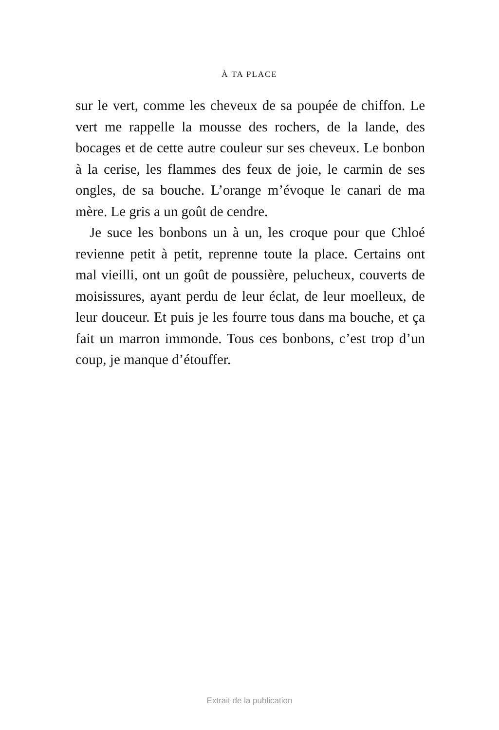À TA PLACE
sur le vert, comme les cheveux de sa poupée de chiffon. Le vert me rappelle la mousse des rochers, de la lande, des bocages et de cette autre couleur sur ses cheveux. Le bonbon à la cerise, les flammes des feux de joie, le carmin de ses ongles, de sa bouche. L’orange m’évoque le canari de ma mère. Le gris a un goût de cendre.
Je suce les bonbons un à un, les croque pour que Chloé revienne petit à petit, reprenne toute la place. Certains ont mal vieilli, ont un goût de poussière, pelucheux, couverts de moisissures, ayant perdu de leur éclat, de leur moelleux, de leur douceur. Et puis je les fourre tous dans ma bouche, et ça fait un marron immonde. Tous ces bonbons, c’est trop d’un coup, je manque d’étouffer.
Extrait de la publication